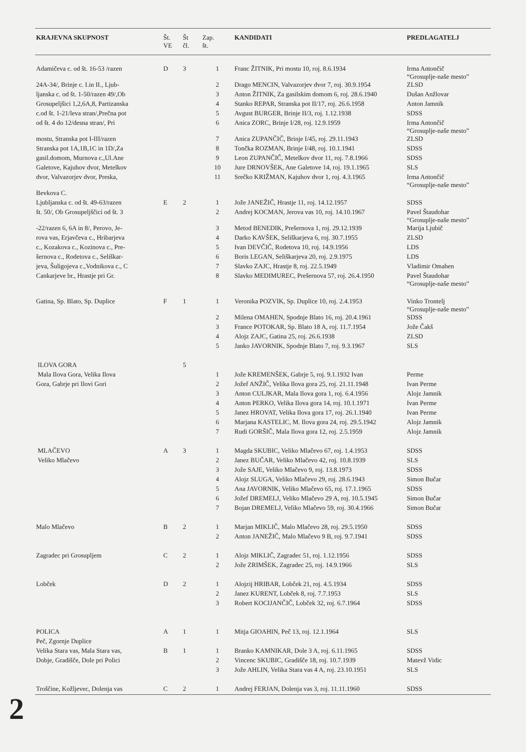| KRAJEVNA SKUPNOST | Št. VE | Št čl. | Zap. št. | KANDIDATI | PREDLAGATELJ |
| --- | --- | --- | --- | --- | --- |
| Adamičeva c. od št. 16-53 /razen | D | 3 | 1 | Franc ŽITNIK, Pri mostu 10, roj. 8.6.1934 | Irma Antončič “Grosuplje-naše mesto” |
| 24A-34/, Brinje c. I.in II., Ljub- | | | 2 | Drago MENCIN, Valvazorjev dvor 7, roj. 30.9.1954 | ZLSD |
| ljanska c. od št. 1-50/razen 49/,Ob | | | 3 | Anton ŽITNIK, Za gasilskim domom 6, roj. 28.6.1940 | Dušan Anžlovar |
| Grosupeljšici 1,2,6A,8, Partizanska | | | 4 | Stanko REPAR, Stranska pot II/17, roj. 26.6.1958 | Anton Jamnik |
| c.od št. 1-21/leva stran/,Prečna pot | | | 5 | Avgust BURGER, Brinje II/3, roj. 1.12.1938 | SDSS |
| od št. 4 do 12/desna stran/, Pri | | | 6 | Anica ZORC, Brinje I/28, roj. 12.9.1959 | Irma Antončič “Grosuplje-naše mesto” |
| mostu, Stranska pot I-III/razen | | | 7 | Anica ZUPANČIČ, Brinje I/45, roj. 29.11.1943 | ZLSD |
| Stranska pot 1A,1B,1C in 1D/,Za | | | 8 | Tončka ROZMAN, Brinje I/48, roj. 10.1.1941 | SDSS |
| gasil.domom, Murnova c.,Ul.Ane | | | 9 | Leon ZUPANČIČ, Metelkov dvor 11, roj. 7.8.1966 | SDSS |
| Galetove, Kajuhov dvor, Metelkov | | | 10 | Jure DRNOVŠEK, Ane Galetove 14, roj. 19.1.1965 | SLS |
| dvor, Valvazorjev dvor, Preska, | | | 11 | Srečko KRIŽMAN, Kajuhov dvor 1, roj. 4.3.1965 | Irma Antončič “Grosuplje-naše mesto” |
| Bevkova C. | | | | | |
| Ljubljanska c. od št. 49-63/razen | E | 2 | 1 | Jože JANEŽIČ, Hrastje 11, roj. 14.12.1957 | SDSS |
| št. 50/, Ob Grosupeljščici od št. 3 | | | 2 | Andrej KOCMAN, Jerova vas 10, roj. 14.10.1967 | Pavel Štaudohar “Grosuplje-naše mesto” |
| -22/razen 6, 6A in 8/, Perovo, Je- | | | 3 | Metod BENEDIK, Prešernova 1, roj. 29.12.1939 | Marija Ljubič |
| rova vas, Erjavčeva c., Hribarjeva | | | 4 | Darko KAVŠEK, Seliškarjeva 6, roj. 30.7.1955 | ZLSD |
| c., Kozakova c., Kozinova c., Pre- | | | 5 | Ivan DEVČIČ, Rodetova 10, roj. 14.9.1956 | LDS |
| šernova c., Rodetova c., Seliškar- | | | 6 | Boris LEGAN, Seliškarjeva 20, roj. 2.9.1975 | LDS |
| jeva, Šuligojeva c.,Vodnikova c., C | | | 7 | Slavko ZAJC, Hrastje 8, roj. 22.5.1949 | Vladimir Omahen |
| Cankarjeve br., Hrastje pri Gr. | | | 8 | Slavko MEDIMUREC, Prešernova 57, roj. 26.4.1950 | Pavel Štaudohar “Grosuplje-naše mesto” |
| Gatina, Sp. Blato, Sp. Duplice | F | 1 | 1 | Veronika POZVIK, Sp. Duplice 10, roj. 2.4.1953 | Vinko Trontelj “Grosuplje-naše mesto” |
| | | | 2 | Milena OMAHEN, Spodnje Blato 16, roj. 20.4.1961 | SDSS |
| | | | 3 | France POTOKAR, Sp. Blato 18 A, roj. 11.7.1954 | Jože Čakš |
| | | | 4 | Alojz ZAJC, Gatina 25, roj. 26.6.1938 | ZLSD |
| | | | 5 | Janko JAVORNIK, Spodnje Blato 7, roj. 9.3.1967 | SLS |
| ILOVA GORA | | 5 | | | |
| Mala Ilova Gora, Velika Ilova | | | 1 | Jože KREMENŠEK, Gabrje 5, roj. 9.1.1932 Ivan | Perme |
| Gora, Gabrje pri Ilovi Gori | | | 2 | Jožef ANŽIČ, Velika Ilova gora 25, roj. 21.11.1948 | Ivan Perme |
| | | | 3 | Anton CULJKAR, Mala Ilova gora 1, roj. 6.4.1956 | Alojz Jamnik |
| | | | 4 | Anton PERKO, Velika Ilova gora 14, roj. 10.1.1971 | Ivan Perme |
| | | | 5 | Janez HROVAT, Velika Ilova gora 17, roj. 26.1.1940 | Ivan Perme |
| | | | 6 | Marjana KASTELIC, M. Ilova gora 24, roj. 29.5.1942 | Alojz Jamnik |
| | | | 7 | Rudi GORŠIČ, Mala Ilova gora 12, roj. 2.5.1959 | Alojz Jamnik |
| MLAČEVO | A | 3 | 1 | Magda SKUBIC, Veliko Mlačevo 67, roj. 1.4.1953 | SDSS |
| Veliko Mlačevo | | | 2 | Janez BUČAR, Veliko Mlačevo 42, roj. 10.8.1939 | SLS |
| | | | 3 | Jože SAJE, Veliko Mlačevo 9, roj. 13.8.1973 | SDSS |
| | | | 4 | Alojz SLUGA, Veliko Mlačevo 29, roj. 28.6.1943 | Simon Bučar |
| | | | 5 | Ana JAVORNIK, Veliko Mlačevo 65, roj. 17.1.1965 | SDSS |
| | | | 6 | Jožef DREMELJ, Veliko Mlačevo 29 A, roj. 10.5.1945 | Simon Bučar |
| | | | 7 | Bojan DREMELJ, Veliko Mlačevo 59, roj. 30.4.1966 | Simon Bučar |
| Malo Mlačevo | B | 2 | 1 | Marjan MIKLIČ, Malo Mlačevo 28, roj. 29.5.1950 | SDSS |
| | | | 2 | Anton JANEŽIČ, Malo Mlačevo 9 B, roj. 9.7.1941 | SDSS |
| Zagradec pri Grosupljem | C | 2 | 1 | Alojz MIKLIČ, Zagradec 51, roj. 1.12.1956 | SDSS |
| | | | 2 | Jože ZRIMŠEK, Zagradec 25, roj. 14.9.1966 | SLS |
| Lobček | D | 2 | 1 | Alojzij HRIBAR, Lobček 21, roj. 4.5.1934 | SDSS |
| | | | 2 | Janez KURENT, Lobček 8, roj. 7.7.1953 | SLS |
| | | | 3 | Robert KOCIJANČIČ, Lobček 32, roj. 6.7.1964 | SDSS |
| POLICA | A | 1 | 1 | Mitja GIOAHIN, Peč 13, roj. 12.1.1964 | SLS |
| Peč, Zgornje Duplice | | | | | |
| Velika Stara vas, Mala Stara vas, | B | 1 | 1 | Branko KAMNIKAR, Dole 3 A, roj. 6.11.1965 | SDSS |
| Dobje, Gradišče, Dole pri Polici | | | 2 | Vincenc SKUBIC, Gradišče 18, roj. 10.7.1939 | Matevž Vidic |
| | | | 3 | Jože AHLIN, Velika Stara vas 4 A, roj. 23.10.1951 | SLS |
| Troščine, Kožljevec, Dolenja vas | C | 2 | 1 | Andrej FERJAN, Dolenja vas 3, roj. 11.11.1960 | SDSS |
2